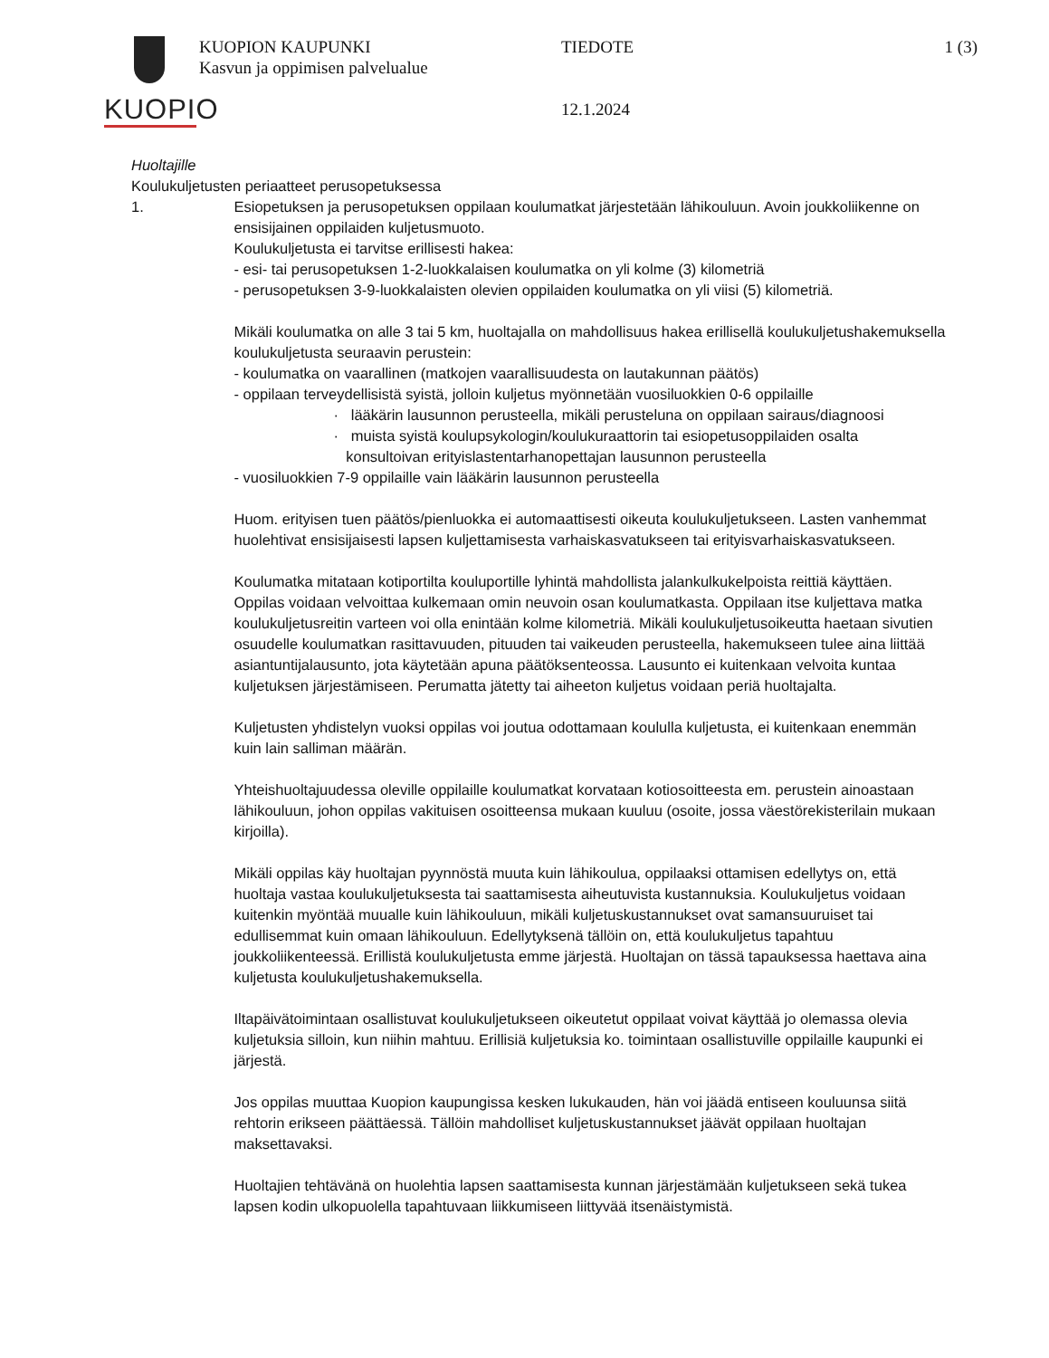KUOPIO
KUOPION KAUPUNKI
Kasvun ja oppimisen palvelualue
TIEDOTE
12.1.2024
1 (3)
Huoltajille
Koulukuljetusten periaatteet perusopetuksessa
1. Esiopetuksen ja perusopetuksen oppilaan koulumatkat järjestetään lähikouluun. Avoin joukkoliikenne on ensisijainen oppilaiden kuljetusmuoto.
Koulukuljetusta ei tarvitse erillisesti hakea:
- esi- tai perusopetuksen 1-2-luokkalaisen koulumatka on yli kolme (3) kilometriä
- perusopetuksen 3-9-luokkalaisten olevien oppilaiden koulumatka on yli viisi (5) kilometriä.
Mikäli koulumatka on alle 3 tai 5 km, huoltajalla on mahdollisuus hakea erillisellä koulukuljetushakemuksella koulukuljetusta seuraavin perustein:
- koulumatka on vaarallinen (matkojen vaarallisuudesta on lautakunnan päätös)
- oppilaan terveydellisistä syistä, jolloin kuljetus myönnetään vuosiluokkien 0-6 oppilaille
· lääkärin lausunnon perusteella, mikäli perusteluna on oppilaan sairaus/diagnoosi
· muista syistä koulupsykologin/koulukuraattorin tai esiopetusoppilaiden osalta
konsultoivan erityislastentarhanopettajan lausunnon perusteella
- vuosiluokkien 7-9 oppilaille vain lääkärin lausunnon perusteella
Huom. erityisen tuen päätös/pienluokka ei automaattisesti oikeuta koulukuljetukseen. Lasten vanhemmat huolehtivat ensisijaisesti lapsen kuljettamisesta varhaiskasvatukseen tai erityisvarhaiskasvatukseen.
Koulumatka mitataan kotiportilta kouluportille lyhintä mahdollista jalankulkukelpoista reittiä käyttäen. Oppilas voidaan velvoittaa kulkemaan omin neuvoin osan koulumatkasta. Oppilaan itse kuljettava matka koulukuljetusreitin varteen voi olla enintään kolme kilometriä. Mikäli koulukuljetusoikeutta haetaan sivutien osuudelle koulumatkan rasittavuuden, pituuden tai vaikeuden perusteella, hakemukseen tulee aina liittää asiantuntijalausunto, jota käytetään apuna päätöksenteossa. Lausunto ei kuitenkaan velvoita kuntaa kuljetuksen järjestämiseen. Perumatta jätetty tai aiheeton kuljetus voidaan periä huoltajalta.
Kuljetusten yhdistelyn vuoksi oppilas voi joutua odottamaan koululla kuljetusta, ei kuitenkaan enemmän kuin lain salliman määrän.
Yhteishuoltajuudessa oleville oppilaille koulumatkat korvataan kotiosoitteesta em. perustein ainoastaan lähikouluun, johon oppilas vakituisen osoitteensa mukaan kuuluu (osoite, jossa väestörekisterilain mukaan kirjoilla).
Mikäli oppilas käy huoltajan pyynnöstä muuta kuin lähikoulua, oppilaaksi ottamisen edellytys on, että huoltaja vastaa koulukuljetuksesta tai saattamisesta aiheutuvista kustannuksia. Koulukuljetus voidaan kuitenkin myöntää muualle kuin lähikouluun, mikäli kuljetuskustannukset ovat samansuuruiset tai edullisemmat kuin omaan lähikouluun. Edellytyksenä tällöin on, että koulukuljetus tapahtuu joukkoliikenteessä. Erillistä koulukuljetusta emme järjestä. Huoltajan on tässä tapauksessa haettava aina kuljetusta koulukuljetushakemuksella.
Iltapäivätoimintaan osallistuvat koulukuljetukseen oikeutetut oppilaat voivat käyttää jo olemassa olevia kuljetuksia silloin, kun niihin mahtuu. Erillisiä kuljetuksia ko. toimintaan osallistuville oppilaille kaupunki ei järjestä.
Jos oppilas muuttaa Kuopion kaupungissa kesken lukukauden, hän voi jäädä entiseen kouluunsa siitä rehtorin erikseen päättäessä. Tällöin mahdolliset kuljetuskustannukset jäävät oppilaan huoltajan maksettavaksi.
Huoltajien tehtävänä on huolehtia lapsen saattamisesta kunnan järjestämään kuljetukseen sekä tukea lapsen kodin ulkopuolella tapahtuvaan liikkumiseen liittyvää itsenäistymistä.